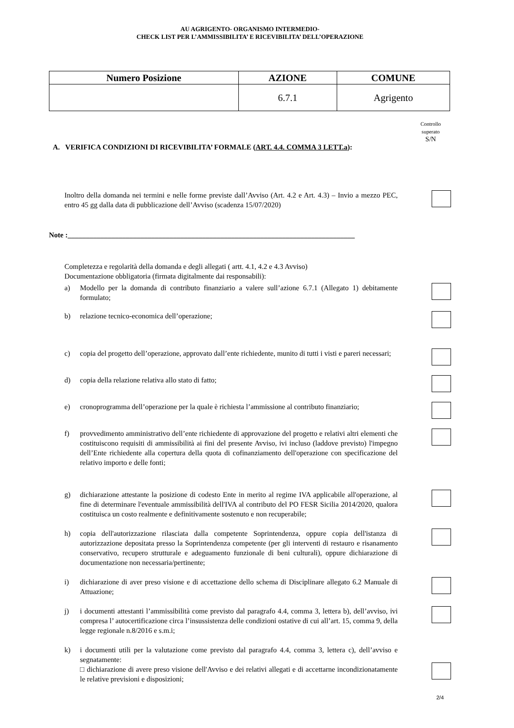AU AGRIGENTO- ORGANISMO INTERMEDIO-
CHECK LIST PER L’AMMISSIBILITA’ E RICEVIBILITA’ DELL’OPERAZIONE
| Numero Posizione | AZIONE | COMUNE |
| --- | --- | --- |
| | 6.7.1 | Agrigento |
Controllo superato
S/N
A. VERIFICA CONDIZIONI DI RICEVIBILITA’ FORMALE (ART. 4.4. COMMA 3 LETT.a):
Inoltro della domanda nei termini e nelle forme previste dall’Avviso (Art. 4.2 e Art. 4.3) – Invio a mezzo PEC, entro 45 gg dalla data di pubblicazione dell’Avviso (scadenza 15/07/2020)
Note :_______________________________________________________________________________
Completezza e regolarità della domanda e degli allegati ( artt. 4.1, 4.2 e 4.3 Avviso)
Documentazione obbligatoria (firmata digitalmente dai responsabili):
a) Modello per la domanda di contributo finanziario a valere sull’azione 6.7.1 (Allegato 1) debitamente formulato;
b) relazione tecnico-economica dell’operazione;
c) copia del progetto dell’operazione, approvato dall’ente richiedente, munito di tutti i visti e pareri necessari;
d) copia della relazione relativa allo stato di fatto;
e) cronoprogramma dell’operazione per la quale è richiesta l’ammissione al contributo finanziario;
f) provvedimento amministrativo dell’ente richiedente di approvazione del progetto e relativi altri elementi che costituiscono requisiti di ammissibilità ai fini del presente Avviso, ivi incluso (laddove previsto) l'impegno dell’Ente richiedente alla copertura della quota di cofinanziamento dell'operazione con specificazione del relativo importo e delle fonti;
g) dichiarazione attestante la posizione di codesto Ente in merito al regime IVA applicabile all'operazione, al fine di determinare l'eventuale ammissibilità dell'IVA al contributo del PO FESR Sicilia 2014/2020, qualora costituisca un costo realmente e definitivamente sostenuto e non recuperabile;
h) copia dell'autorizzazione rilasciata dalla competente Soprintendenza, oppure copia dell'istanza di autorizzazione depositata presso la Soprintendenza competente (per gli interventi di restauro e risanamento conservativo, recupero strutturale e adeguamento funzionale di beni culturali), oppure dichiarazione di documentazione non necessaria/pertinente;
i) dichiarazione di aver preso visione e di accettazione dello schema di Disciplinare allegato 6.2 Manuale di Attuazione;
j) i documenti attestanti l’ammissibilità come previsto dal paragrafo 4.4, comma 3, lettera b), dell’avviso, ivi compresa l’ autocertificazione circa l’insussistenza delle condizioni ostative di cui all’art. 15, comma 9, della legge regionale n.8/2016 e s.m.i;
k) i documenti utili per la valutazione come previsto dal paragrafo 4.4, comma 3, lettera c), dell’avviso e segnatamente:
□ dichiarazione di avere preso visione dell'Avviso e dei relativi allegati e di accettarne incondizionatamente le relative previsioni e disposizioni;
2/4